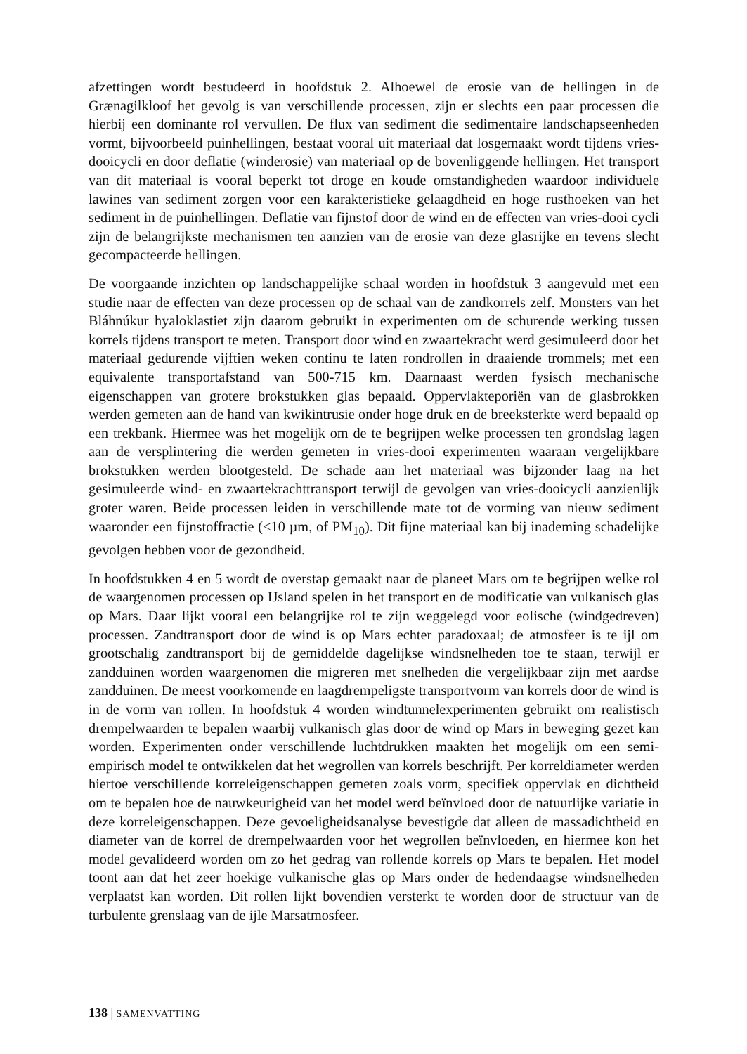afzettingen wordt bestudeerd in hoofdstuk 2. Alhoewel de erosie van de hellingen in de Grænagilkloof het gevolg is van verschillende processen, zijn er slechts een paar processen die hierbij een dominante rol vervullen. De flux van sediment die sedimentaire landschapseenheden vormt, bijvoorbeeld puinhellingen, bestaat vooral uit materiaal dat losgemaakt wordt tijdens vries-dooicycli en door deflatie (winderosie) van materiaal op de bovenliggende hellingen. Het transport van dit materiaal is vooral beperkt tot droge en koude omstandigheden waardoor individuele lawines van sediment zorgen voor een karakteristieke gelaagdheid en hoge rusthoeken van het sediment in de puinhellingen. Deflatie van fijnstof door de wind en de effecten van vries-dooi cycli zijn de belangrijkste mechanismen ten aanzien van de erosie van deze glasrijke en tevens slecht gecompacteerde hellingen.
De voorgaande inzichten op landschappelijke schaal worden in hoofdstuk 3 aangevuld met een studie naar de effecten van deze processen op de schaal van de zandkorrels zelf. Monsters van het Bláhnúkur hyaloklastiet zijn daarom gebruikt in experimenten om de schurende werking tussen korrels tijdens transport te meten. Transport door wind en zwaartekracht werd gesimuleerd door het materiaal gedurende vijftien weken continu te laten rondrollen in draaiende trommels; met een equivalente transportafstand van 500-715 km. Daarnaast werden fysisch mechanische eigenschappen van grotere brokstukken glas bepaald. Oppervlakteporiën van de glasbrokken werden gemeten aan de hand van kwikintrusie onder hoge druk en de breeksterkte werd bepaald op een trekbank. Hiermee was het mogelijk om de te begrijpen welke processen ten grondslag lagen aan de versplintering die werden gemeten in vries-dooi experimenten waaraan vergelijkbare brokstukken werden blootgesteld. De schade aan het materiaal was bijzonder laag na het gesimuleerde wind- en zwaartekrachttransport terwijl de gevolgen van vries-dooicycli aanzienlijk groter waren. Beide processen leiden in verschillende mate tot de vorming van nieuw sediment waaronder een fijnstoffractie (<10 µm, of PM<sub>10</sub>). Dit fijne materiaal kan bij inademing schadelijke gevolgen hebben voor de gezondheid.
In hoofdstukken 4 en 5 wordt de overstap gemaakt naar de planeet Mars om te begrijpen welke rol de waargenomen processen op IJsland spelen in het transport en de modificatie van vulkanisch glas op Mars. Daar lijkt vooral een belangrijke rol te zijn weggelegd voor eolische (windgedreven) processen. Zandtransport door de wind is op Mars echter paradoxaal; de atmosfeer is te ijl om grootschalig zandtransport bij de gemiddelde dagelijkse windsnelheden toe te staan, terwijl er zandduinen worden waargenomen die migreren met snelheden die vergelijkbaar zijn met aardse zandduinen. De meest voorkomende en laagdrempeligste transportvorm van korrels door de wind is in de vorm van rollen. In hoofdstuk 4 worden windtunnelexperimenten gebruikt om realistisch drempelwaarden te bepalen waarbij vulkanisch glas door de wind op Mars in beweging gezet kan worden. Experimenten onder verschillende luchtdrukken maakten het mogelijk om een semi-empirisch model te ontwikkelen dat het wegrollen van korrels beschrijft. Per korreldiameter werden hiertoe verschillende korreleigenschappen gemeten zoals vorm, specifiek oppervlak en dichtheid om te bepalen hoe de nauwkeurigheid van het model werd beïnvloed door de natuurlijke variatie in deze korreleigenschappen. Deze gevoeligheidsanalyse bevestigde dat alleen de massadichtheid en diameter van de korrel de drempelwaarden voor het wegrollen beïnvloeden, en hiermee kon het model gevalideerd worden om zo het gedrag van rollende korrels op Mars te bepalen. Het model toont aan dat het zeer hoekige vulkanische glas op Mars onder de hedendaagse windsnelheden verplaatst kan worden. Dit rollen lijkt bovendien versterkt te worden door de structuur van de turbulente grenslaag van de ijle Marsatmosfeer.
138 | SAMENVATTING